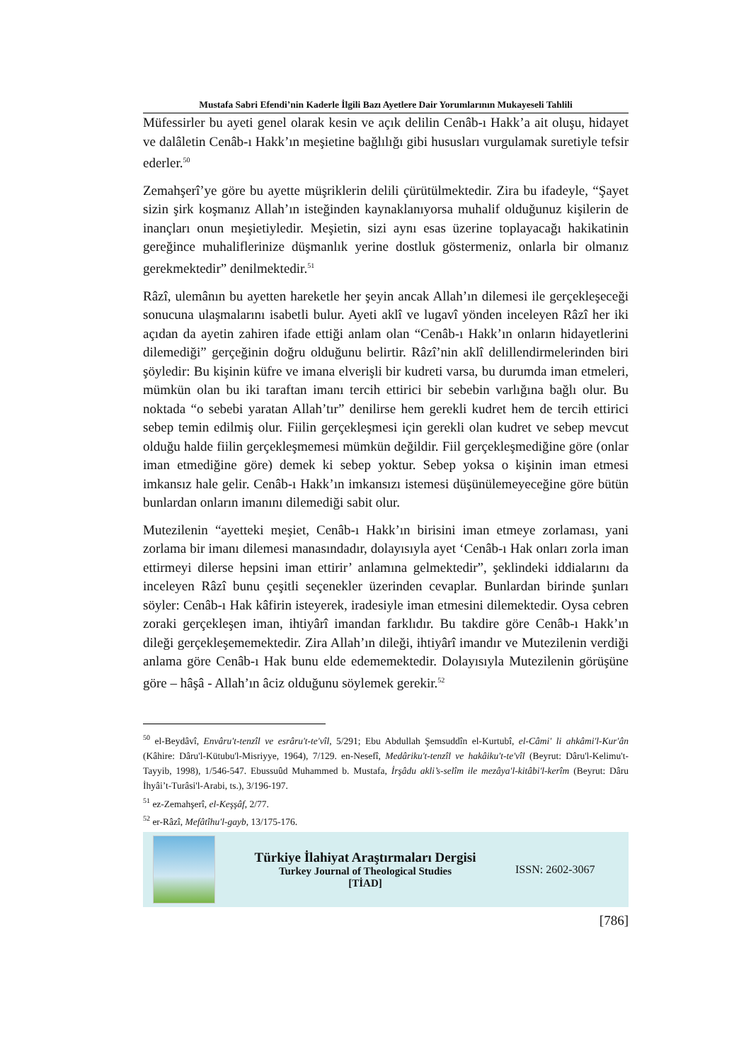Mustafa Sabri Efendi’nin Kaderle İlgili Bazı Ayetlere Dair Yorumlarının Mukayeseli Tahlili
Müfessirler bu ayeti genel olarak kesin ve açık delilin Cenâb-ı Hakk’a ait oluşu, hidayet ve dalâletin Cenâb-ı Hakk’ın meşietine bağlılığı gibi hususları vurgulamak suretiyle tefsir ederler.<sup>50</sup>
Zemahşerî’ye göre bu ayette müşriklerin delili çürütülmektedir. Zira bu ifadeyle, “Şayet sizin şirk koşmanız Allah’ın isteğinden kaynaklanıyorsa muhalif olduğunuz kişilerin de inançları onun meşietiyledir. Meşietin, sizi aynı esas üzerine toplayacağı hakikatinin gereğince muhaliflerinize düşmanlık yerine dostluk göstermeniz, onlarla bir olmanız gerekmektedir” denilmektedir.<sup>51</sup>
Râzî, ulemânın bu ayetten hareketle her şeyin ancak Allah’ın dilemesi ile gerçekleşeceği sonucuna ulaşmalarını isabetli bulur. Ayeti aklî ve lugavî yönden inceleyen Râzî her iki açıdan da ayetin zahiren ifade ettiği anlam olan “Cenâb-ı Hakk’ın onların hidayetlerini dilemediği” gerçeğinin doğru olduğunu belirtir. Râzî’nin aklî delillendirmelerinden biri şöyledir: Bu kişinin küfre ve imana elverişli bir kudreti varsa, bu durumda iman etmeleri, mümkün olan bu iki taraftan imanı tercih ettirici bir sebebin varlığına bağlı olur. Bu noktada “o sebebi yaratan Allah’tır” denilirse hem gerekli kudret hem de tercih ettirici sebep temin edilmiş olur. Fiilin gerçekleşmesi için gerekli olan kudret ve sebep mevcut olduğu halde fiilin gerçekleşmemesi mümkün değildir. Fiil gerçekleşmediğine göre (onlar iman etmediğine göre) demek ki sebep yoktur. Sebep yoksa o kişinin iman etmesi imkansız hale gelir. Cenâb-ı Hakk’ın imkansızı istemesi düşünülemeyeceğine göre bütün bunlardan onların imanını dilemediği sabit olur.
Mutezilenin “ayetteki meşiet, Cenâb-ı Hakk’ın birisini iman etmeye zorlaması, yani zorlama bir imanı dilemesi manasındadır, dolayısıyla ayet ‘Cenâb-ı Hak onları zorla iman ettirmeyi dilerse hepsini iman ettirir’ anlamına gelmektedir”, şeklindeki iddialarını da inceleyen Râzî bunu çeşitli seçenekler üzerinden cevaplar. Bunlardan birinde şunları söyler: Cenâb-ı Hak kâfirin isteyerek, iradesiyle iman etmesini dilemektedir. Oysa cebren zoraki gerçekleşen iman, ihtiyârî imandan farklıdır. Bu takdire göre Cenâb-ı Hakk’ın dileği gerçekleşememektedir. Zira Allah’ın dileği, ihtiyârî imandır ve Mutezilenin verdiği anlama göre Cenâb-ı Hak bunu elde edememektedir. Dolayısıyla Mutezilenin görüşüne göre – hâşâ - Allah’ın âciz olduğunu söylemek gerekir.<sup>52</sup>
<sup>50</sup> el-Beydâvî, Envâru't-tenzîl ve esrâru't-te'vîl, 5/291; Ebu Abdullah Şemsuddîn el-Kurtubî, el-Câmi' li ahkâmi'l-Kur'ân (Kâhire: Dâru'l-Kütubu'l-Misriyye, 1964), 7/129. en-Nesefî, Medâriku't-tenzîl ve hakâiku't-te'vîl (Beyrut: Dâru'l-Kelimu't-Tayyib, 1998), 1/546-547. Ebussuûd Muhammed b. Mustafa, İrşâdu akli’s-selîm ile mezâya'l-kitâbi'l-kerîm (Beyrut: Dâru İhyâi’t-Turâsi'l-Arabi, ts.), 3/196-197.
<sup>51</sup> ez-Zemahşerî, el-Keşşâf, 2/77.
<sup>52</sup> er-Râzî, Mefâtîhu'l-gayb, 13/175-176.
Türkiye İlahiyat Araştırmaları Dergisi
Turkey Journal of Theological Studies
[TİAD]
ISSN: 2602-3067
[786]